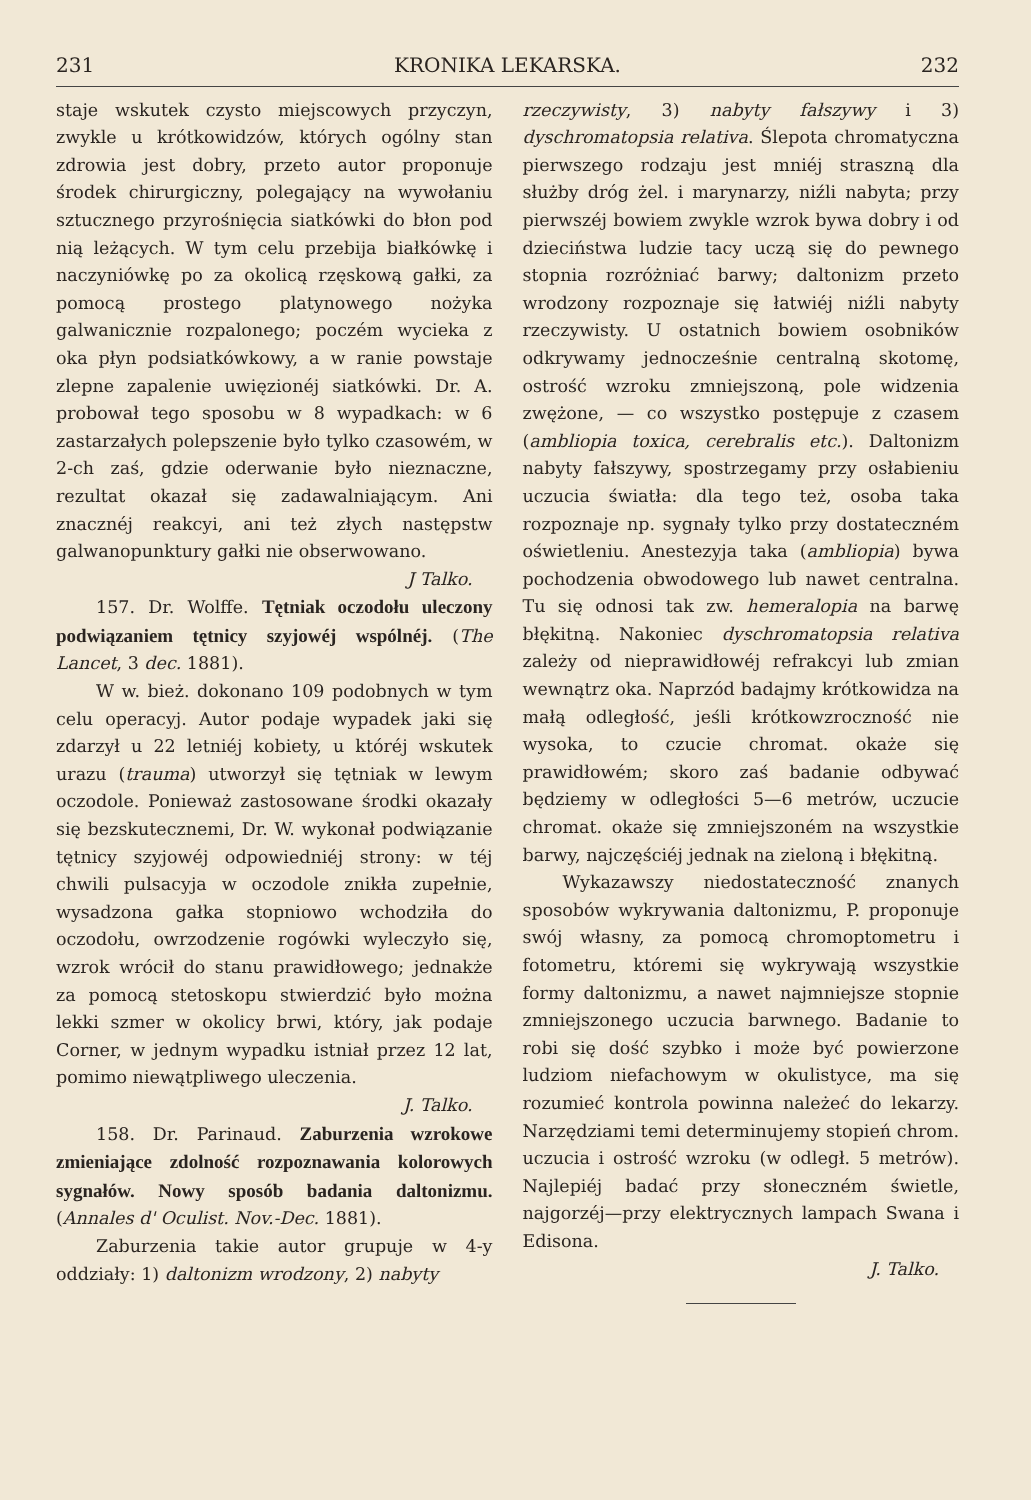231 KRONIKA LEKARSKA. 232
staje wskutek czysto miejscowych przyczyn, zwykle u krótkowidzów, których ogólny stan zdrowia jest dobry, przeto autor proponuje środek chirurgiczny, polegający na wywołaniu sztucznego przyrośnięcia siatkówki do błon pod nią leżących. W tym celu przebija białkówkę i naczyniówkę po za okolicą rzęskową gałki, za pomocą prostego platynowego nożyka galwanicznie rozpalonego; poczém wycieka z oka płyn podsiatkówkowy, a w ranie powstaje zlepne zapalenie uwięzionéj siatkówki. Dr. A. probował tego sposobu w 8 wypadkach: w 6 zastarzałych polepszenie było tylko czasowém, w 2-ch zaś, gdzie oderwanie było nieznaczne, rezultat okazał się zadawalniającym. Ani znacznéj reakcyi, ani też złych następstw galwanopunktury gałki nie obserwowano.
J Talko.
157. Dr. Wolffe. Tętniak oczodołu uleczony podwiązaniem tętnicy szyjowéj wspólnéj. (The Lancet, 3 dec. 1881).
W w. bież. dokonano 109 podobnych w tym celu operacyj. Autor podaje wypadek jaki się zdarzył u 22 letniéj kobiety, u któréj wskutek urazu (trauma) utworzył się tętniak w lewym oczodole. Ponieważ zastosowane środki okazały się bezskutecznemi, Dr. W. wykonał podwiązanie tętnicy szyjowéj odpowiedniéj strony: w téj chwili pulsacyja w oczodole znikła zupełnie, wysadzona gałka stopniowo wchodziła do oczodołu, owrzodzenie rogówki wyleczyło się, wzrok wrócił do stanu prawidłowego; jednakże za pomocą stetoskopu stwierdzić było można lekki szmer w okolicy brwi, który, jak podaje Corner, w jednym wypadku istniał przez 12 lat, pomimo niewątpliwego uleczenia.
J. Talko.
158. Dr. Parinaud. Zaburzenia wzrokowe zmieniające zdolność rozpoznawania kolorowych sygnałów. Nowy sposób badania daltonizmu. (Annales d' Oculist. Nov.-Dec. 1881).
Zaburzenia takie autor grupuje w 4-y oddziały: 1) daltonizm wrodzony, 2) nabyty
rzeczywisty, 3) nabyty fałszywy i 3) dyschromatopsia relativa. Ślepota chromatyczna pierwszego rodzaju jest mniéj straszną dla służby dróg żel. i marynarzy, niźli nabyta; przy pierwszéj bowiem zwykle wzrok bywa dobry i od dzieciństwa ludzie tacy uczą się do pewnego stopnia rozróżniać barwy; daltonizm przeto wrodzony rozpoznaje się łatwiéj niźli nabyty rzeczywisty. U ostatnich bowiem osobników odkrywamy jednocześnie centralną skotomę, ostrość wzroku zmniejszoną, pole widzenia zwężone, — co wszystko postępuje z czasem (ambliopia toxica, cerebralis etc.). Daltonizm nabyty fałszywy, spostrzegamy przy osłabieniu uczucia światła: dla tego też, osoba taka rozpoznaje np. sygnały tylko przy dostateczném oświetleniu. Anestezyja taka (ambliopia) bywa pochodzenia obwodowego lub nawet centralna. Tu się odnosi tak zw. hemeralopia na barwę błękitną. Nakoniec dyschromatopsia relativa zależy od nieprawidłowéj refrakcyi lub zmian wewnątrz oka. Naprzód badajmy krótkowidza na małą odległość, jeśli krótkowzroczność nie wysoka, to czucie chromat. okaże się prawidłowém; skoro zaś badanie odbywać będziemy w odległości 5—6 metrów, uczucie chromat. okaże się zmniejszoném na wszystkie barwy, najczęściéj jednak na zieloną i błękitną.
Wykazawszy niedostateczność znanych sposobów wykrywania daltonizmu, P. proponuje swój własny, za pomocą chromoptometru i fotometru, któremi się wykrywają wszystkie formy daltonizmu, a nawet najmniejsze stopnie zmniejszonego uczucia barwnego. Badanie to robi się dość szybko i może być powierzone ludziom niefachowym w okulistyce, ma się rozumieć kontrola powinna należeć do lekarzy. Narzędziami temi determinujemy stopień chrom. uczucia i ostrość wzroku (w odległ. 5 metrów). Najlepiéj badać przy słoneczném świetle, najgorzéj—przy elektrycznych lampach Swana i Edisona.
J. Talko.